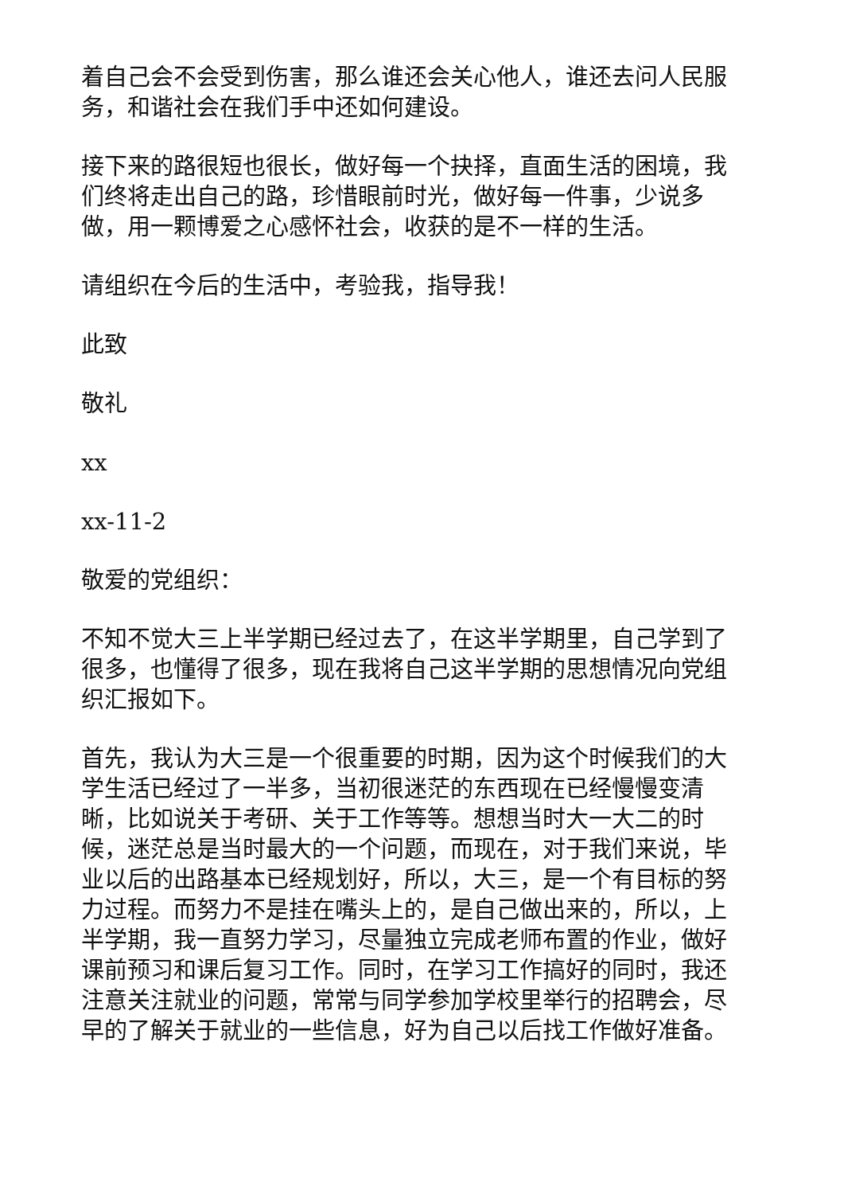着自己会不会受到伤害，那么谁还会关心他人，谁还去问人民服务，和谐社会在我们手中还如何建设。
接下来的路很短也很长，做好每一个抉择，直面生活的困境，我们终将走出自己的路，珍惜眼前时光，做好每一件事，少说多做，用一颗博爱之心感怀社会，收获的是不一样的生活。
请组织在今后的生活中，考验我，指导我！
此致
敬礼
xx
xx-11-2
敬爱的党组织：
不知不觉大三上半学期已经过去了，在这半学期里，自己学到了很多，也懂得了很多，现在我将自己这半学期的思想情况向党组织汇报如下。
首先，我认为大三是一个很重要的时期，因为这个时候我们的大学生活已经过了一半多，当初很迷茫的东西现在已经慢慢变清晰，比如说关于考研、关于工作等等。想想当时大一大二的时候，迷茫总是当时最大的一个问题，而现在，对于我们来说，毕业以后的出路基本已经规划好，所以，大三，是一个有目标的努力过程。而努力不是挂在嘴头上的，是自己做出来的，所以，上半学期，我一直努力学习，尽量独立完成老师布置的作业，做好课前预习和课后复习工作。同时，在学习工作搞好的同时，我还注意关注就业的问题，常常与同学参加学校里举行的招聘会，尽早的了解关于就业的一些信息，好为自己以后找工作做好准备。